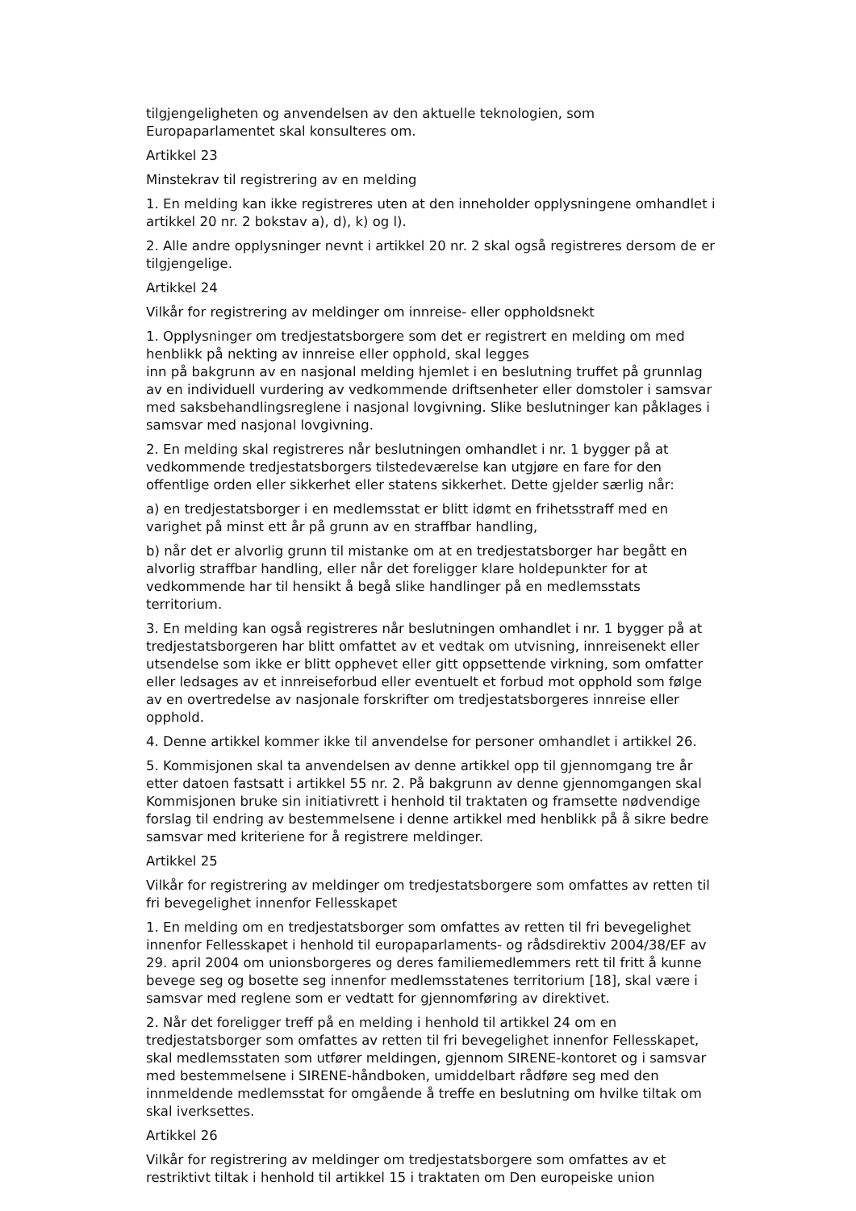tilgjengeligheten og anvendelsen av den aktuelle teknologien, som Europaparlamentet skal konsulteres om.
Artikkel 23
Minstekrav til registrering av en melding
1. En melding kan ikke registreres uten at den inneholder opplysningene omhandlet i artikkel 20 nr. 2 bokstav a), d), k) og l).
2. Alle andre opplysninger nevnt i artikkel 20 nr. 2 skal også registreres dersom de er tilgjengelige.
Artikkel 24
Vilkår for registrering av meldinger om innreise- eller oppholdsnekt
1. Opplysninger om tredjestatsborgere som det er registrert en melding om med henblikk på nekting av innreise eller opphold, skal legges
inn på bakgrunn av en nasjonal melding hjemlet i en beslutning truffet på grunnlag av en individuell vurdering av vedkommende driftsenheter eller domstoler i samsvar med saksbehandlingsreglene i nasjonal lovgivning. Slike beslutninger kan påklages i samsvar med nasjonal lovgivning.
2. En melding skal registreres når beslutningen omhandlet i nr. 1 bygger på at vedkommende tredjestatsborgers tilstedeværelse kan utgjøre en fare for den offentlige orden eller sikkerhet eller statens sikkerhet. Dette gjelder særlig når:
a) en tredjestatsborger i en medlemsstat er blitt idømt en frihetsstraff med en varighet på minst ett år på grunn av en straffbar handling,
b) når det er alvorlig grunn til mistanke om at en tredjestatsborger har begått en alvorlig straffbar handling, eller når det foreligger klare holdepunkter for at vedkommende har til hensikt å begå slike handlinger på en medlemsstats territorium.
3. En melding kan også registreres når beslutningen omhandlet i nr. 1 bygger på at tredjestatsborgeren har blitt omfattet av et vedtak om utvisning, innreisenekt eller utsendelse som ikke er blitt opphevet eller gitt oppsettende virkning, som omfatter eller ledsages av et innreiseforbud eller eventuelt et forbud mot opphold som følge av en overtredelse av nasjonale forskrifter om tredjestatsborgeres innreise eller opphold.
4. Denne artikkel kommer ikke til anvendelse for personer omhandlet i artikkel 26.
5. Kommisjonen skal ta anvendelsen av denne artikkel opp til gjennomgang tre år etter datoen fastsatt i artikkel 55 nr. 2. På bakgrunn av denne gjennomgangen skal Kommisjonen bruke sin initiativrett i henhold til traktaten og framsette nødvendige forslag til endring av bestemmelsene i denne artikkel med henblikk på å sikre bedre samsvar med kriteriene for å registrere meldinger.
Artikkel 25
Vilkår for registrering av meldinger om tredjestatsborgere som omfattes av retten til fri bevegelighet innenfor Fellesskapet
1. En melding om en tredjestatsborger som omfattes av retten til fri bevegelighet innenfor Fellesskapet i henhold til europaparlaments- og rådsdirektiv 2004/38/EF av 29. april 2004 om unionsborgeres og deres familiemedlemmers rett til fritt å kunne bevege seg og bosette seg innenfor medlemsstatenes territorium [18], skal være i samsvar med reglene som er vedtatt for gjennomføring av direktivet.
2. Når det foreligger treff på en melding i henhold til artikkel 24 om en tredjestatsborger som omfattes av retten til fri bevegelighet innenfor Fellesskapet, skal medlemsstaten som utfører meldingen, gjennom SIRENE-kontoret og i samsvar med bestemmelsene i SIRENE-håndboken, umiddelbart rådføre seg med den innmeldende medlemsstat for omgående å treffe en beslutning om hvilke tiltak om skal iverksettes.
Artikkel 26
Vilkår for registrering av meldinger om tredjestatsborgere som omfattes av et restriktivt tiltak i henhold til artikkel 15 i traktaten om Den europeiske union